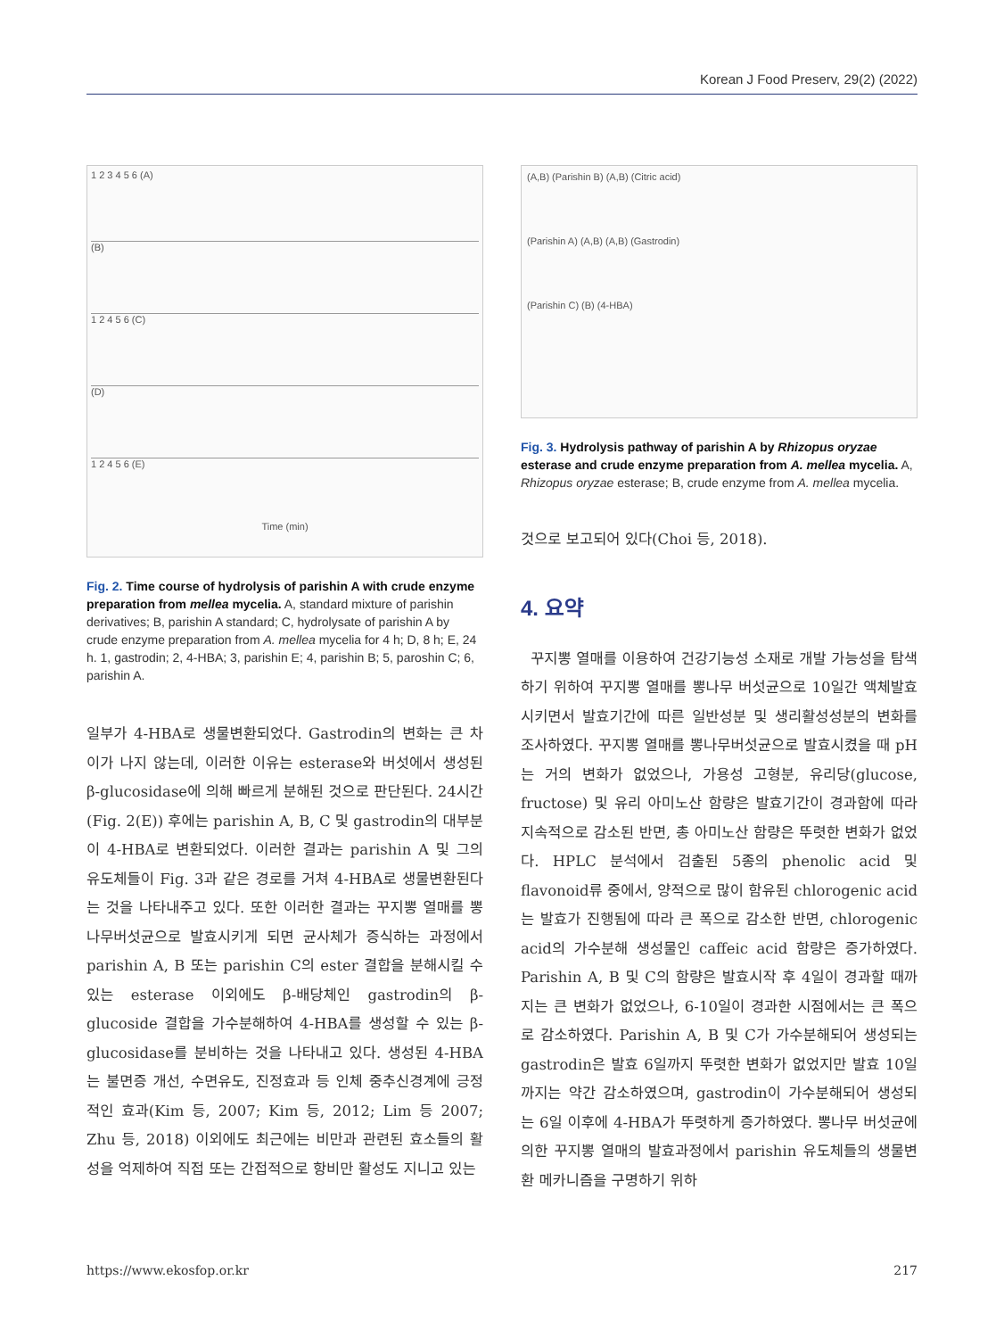Korean J Food Preserv, 29(2) (2022)
1 2 3 4 5 6 (A)
(B)
1 2 4 5 6 (C)
(D)
1 2 4 5 6 (E)
Time (min)
Fig. 2. Time course of hydrolysis of parishin A with crude enzyme preparation from mellea mycelia. A, standard mixture of parishin derivatives; B, parishin A standard; C, hydrolysate of parishin A by crude enzyme preparation from A. mellea mycelia for 4 h; D, 8 h; E, 24 h. 1, gastrodin; 2, 4-HBA; 3, parishin E; 4, parishin B; 5, paroshin C; 6, parishin A.
일부가 4-HBA로 생물변환되었다. Gastrodin의 변화는 큰 차이가 나지 않는데, 이러한 이유는 esterase와 버섯에서 생성된 β-glucosidase에 의해 빠르게 분해된 것으로 판단된다. 24시간(Fig. 2(E)) 후에는 parishin A, B, C 및 gastrodin의 대부분이 4-HBA로 변환되었다. 이러한 결과는 parishin A 및 그의 유도체들이 Fig. 3과 같은 경로를 거쳐 4-HBA로 생물변환된다는 것을 나타내주고 있다. 또한 이러한 결과는 꾸지뽕 열매를 뽕나무버섯균으로 발효시키게 되면 균사체가 증식하는 과정에서 parishin A, B 또는 parishin C의 ester 결합을 분해시킬 수 있는 esterase 이외에도 β-배당체인 gastrodin의 β-glucoside 결합을 가수분해하여 4-HBA를 생성할 수 있는 β-glucosidase를 분비하는 것을 나타내고 있다. 생성된 4-HBA는 불면증 개선, 수면유도, 진정효과 등 인체 중추신경계에 긍정적인 효과(Kim 등, 2007; Kim 등, 2012; Lim 등 2007; Zhu 등, 2018) 이외에도 최근에는 비만과 관련된 효소들의 활성을 억제하여 직접 또는 간접적으로 항비만 활성도 지니고 있는
(A,B) (Parishin B) (A,B) (Citric acid)
(Parishin A) (A,B) (A,B) (Gastrodin)
(Parishin C) (B) (4-HBA)
Fig. 3. Hydrolysis pathway of parishin A by Rhizopus oryzae esterase and crude enzyme preparation from A. mellea mycelia. A, Rhizopus oryzae esterase; B, crude enzyme from A. mellea mycelia.
것으로 보고되어 있다(Choi 등, 2018).
4. 요약
꾸지뽕 열매를 이용하여 건강기능성 소재로 개발 가능성을 탐색하기 위하여 꾸지뽕 열매를 뽕나무 버섯균으로 10일간 액체발효시키면서 발효기간에 따른 일반성분 및 생리활성성분의 변화를 조사하였다. 꾸지뽕 열매를 뽕나무버섯균으로 발효시켰을 때 pH는 거의 변화가 없었으나, 가용성 고형분, 유리당(glucose, fructose) 및 유리 아미노산 함량은 발효기간이 경과함에 따라 지속적으로 감소된 반면, 총 아미노산 함량은 뚜렷한 변화가 없었다. HPLC 분석에서 검출된 5종의 phenolic acid 및 flavonoid류 중에서, 양적으로 많이 함유된 chlorogenic acid는 발효가 진행됨에 따라 큰 폭으로 감소한 반면, chlorogenic acid의 가수분해 생성물인 caffeic acid 함량은 증가하였다. Parishin A, B 및 C의 함량은 발효시작 후 4일이 경과할 때까지는 큰 변화가 없었으나, 6-10일이 경과한 시점에서는 큰 폭으로 감소하였다. Parishin A, B 및 C가 가수분해되어 생성되는 gastrodin은 발효 6일까지 뚜렷한 변화가 없었지만 발효 10일까지는 약간 감소하였으며, gastrodin이 가수분해되어 생성되는 6일 이후에 4-HBA가 뚜렷하게 증가하였다. 뽕나무 버섯균에 의한 꾸지뽕 열매의 발효과정에서 parishin 유도체들의 생물변환 메카니즘을 구명하기 위하
https://www.ekosfop.or.kr 217